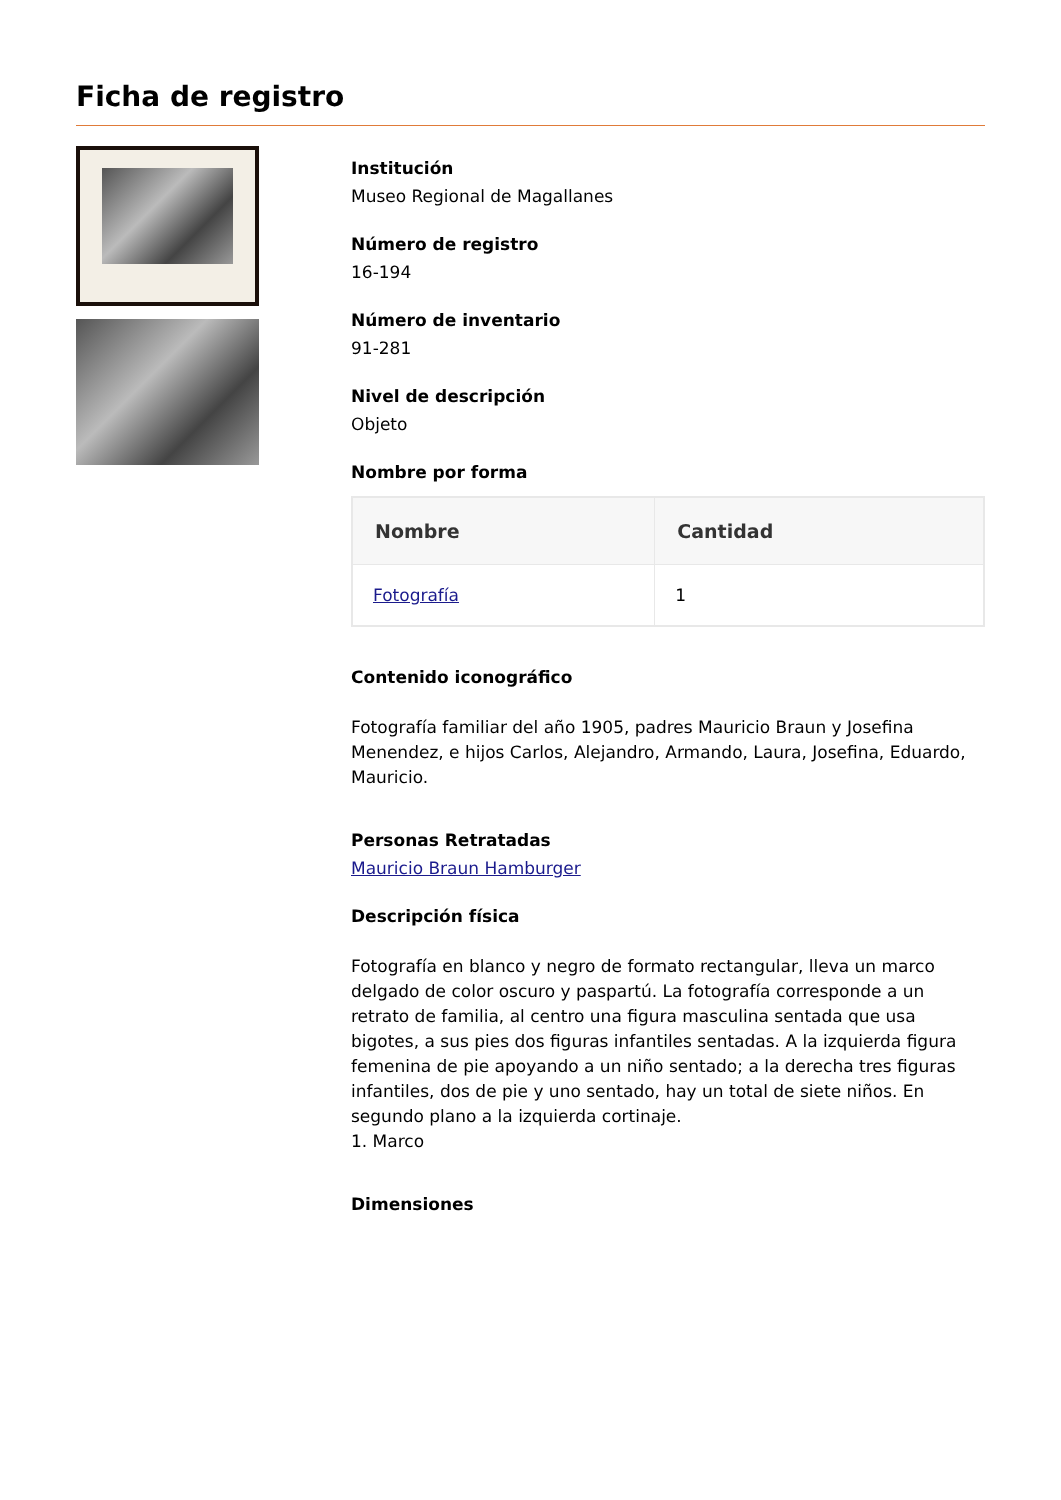Ficha de registro
Institución
Museo Regional de Magallanes
Número de registro
16-194
Número de inventario
91-281
Nivel de descripción
Objeto
Nombre por forma
| Nombre | Cantidad |
| --- | --- |
| Fotografía | 1 |
Contenido iconográfico
Fotografía familiar del año 1905, padres Mauricio Braun y Josefina Menendez, e hijos Carlos, Alejandro, Armando, Laura, Josefina, Eduardo, Mauricio.
Personas Retratadas
Mauricio Braun Hamburger
Descripción física
Fotografía en blanco y negro de formato rectangular, lleva un marco delgado de color oscuro y paspartú. La fotografía corresponde a un retrato de familia, al centro una figura masculina sentada que usa bigotes, a sus pies dos figuras infantiles sentadas. A la izquierda figura femenina de pie apoyando a un niño sentado; a la derecha tres figuras infantiles, dos de pie y uno sentado, hay un total de siete niños. En segundo plano a la izquierda cortinaje.
1. Marco
Dimensiones